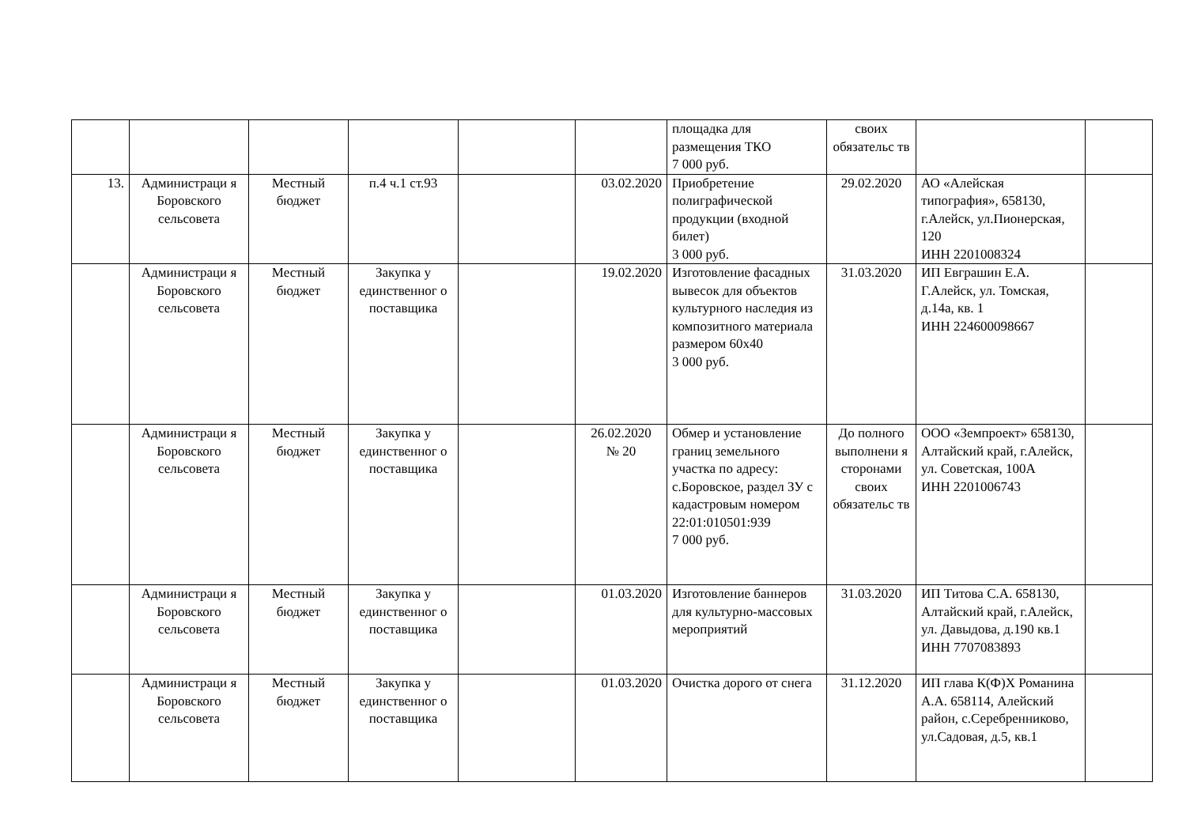| | | | | | | площадка для размещения ТКО 7 000 руб. | своих обязательс тв | | |
| 13. | Администраци я Боровского сельсовета | Местный бюджет | п.4 ч.1 ст.93 | | 03.02.2020 | Приобретение полиграфической продукции (входной билет) 3 000 руб. | 29.02.2020 | АО «Алейская типография», 658130, г.Алейск, ул.Пионерская, 120 ИНН 2201008324 | |
| | Администраци я Боровского сельсовета | Местный бюджет | Закупка у единственног о поставщика | | 19.02.2020 | Изготовление фасадных вывесок для объектов культурного наследия из композитного материала размером 60х40 3 000 руб. | 31.03.2020 | ИП Евграшин Е.А. Г.Алейск, ул. Томская, д.14а, кв. 1 ИНН 224600098667 | |
| | Администраци я Боровского сельсовета | Местный бюджет | Закупка у единственног о поставщика | | 26.02.2020 № 20 | Обмер и установление границ земельного участка по адресу: с.Боровское, раздел ЗУ с кадастровым номером 22:01:010501:939 7 000 руб. | До полного выполнени я сторонами своих обязательс тв | ООО «Земпроект» 658130, Алтайский край, г.Алейск, ул. Советская, 100А ИНН 2201006743 | |
| | Администраци я Боровского сельсовета | Местный бюджет | Закупка у единственног о поставщика | | 01.03.2020 | Изготовление баннеров для культурно-массовых мероприятий | 31.03.2020 | ИП Титова С.А. 658130, Алтайский край, г.Алейск, ул. Давыдова, д.190 кв.1 ИНН 7707083893 | |
| | Администраци я Боровского сельсовета | Местный бюджет | Закупка у единственног о поставщика | | 01.03.2020 | Очистка дорого от снега | 31.12.2020 | ИП глава К(Ф)Х Романина А.А. 658114, Алейский район, с.Серебренниково, ул.Садовая, д.5, кв.1 | |